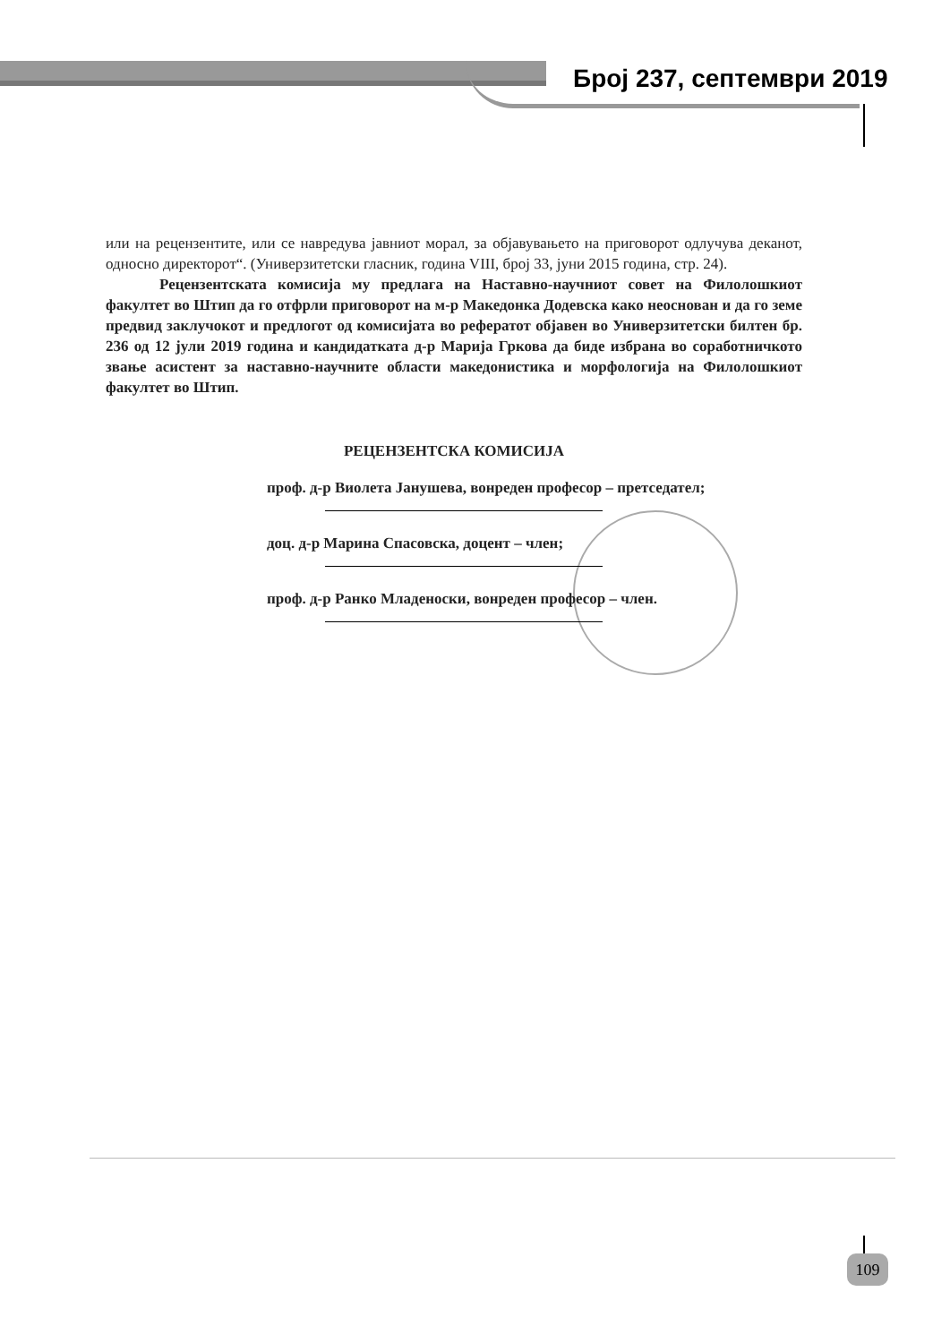Број 237, септември 2019
или на рецензентите, или се навредува јавниот морал, за објавувањето на приговорот одлучува деканот, односно директорот“. (Универзитетски гласник, година VIII, број 33, јуни 2015 година, стр. 24).
Рецензентската комисија му предлага на Наставно-научниот совет на Филолошкиот факултет во Штип да го отфрли приговорот на м-р Македонка Додевска како неоснован и да го земе предвид заклучокот и предлогот од комисијата во рефератот објавен во Универзитетски билтен бр. 236 од 12 јули 2019 година и кандидатката д-р Марија Гркова да биде избрана во соработничкото звање асистент за наставно-научните области македонистика и морфологија на Филолошкиот факултет во Штип.
РЕЦЕНЗЕНТСКА КОМИСИЈА
проф. д-р Виолета Јанушева, вонреден професор – претседател;
доц. д-р Марина Спасовска, доцент – член;
проф. д-р Ранко Младеноски, вонреден професор – член.
109